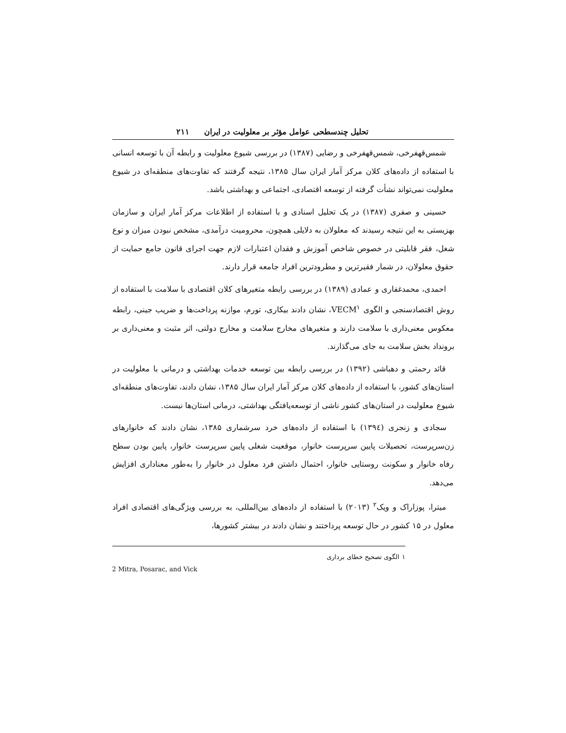تحلیل چندسطحی عوامل مؤثر بر معلولیت در ایران ۲۱۱
شمس‌قهفرخی، شمس‌قهفرخی و رضایی (۱۳۸۷) در بررسی شیوع معلولیت و رابطه آن با توسعه انسانی با استفاده از داده‌های کلان مرکز آمار ایران سال ۱۳۸۵، نتیجه گرفتند که تفاوت‌های منطقه‌ای در شیوع معلولیت نمی‌تواند نشأت گرفته از توسعه اقتصادی، اجتماعی و بهداشتی باشد.
حسینی و صفری (۱۳۸۷) در یک تحلیل اسنادی و با استفاده از اطلاعات مرکز آمار ایران و سازمان بهزیستی به این نتیجه رسیدند که معلولان به دلایلی همچون، محرومیت درآمدی، مشخص نبودن میزان و نوع شغل، فقر قابلیتی در خصوص شاخص آموزش و فقدان اعتبارات لازم جهت اجرای قانون جامع حمایت از حقوق معلولان، در شمار فقیرترین و مطرودترین افراد جامعه قرار دارند.
احمدی، محمدغفاری و عمادی (۱۳۸۹) در بررسی رابطه متغیرهای کلان اقتصادی با سلامت با استفاده از روش اقتصادسنجی و الگوی VECM<sup>۱</sup>، نشان دادند بیکاری، تورم، موازنه پرداخت‌ها و ضریب جینی، رابطه معکوس معنی‌داری با سلامت دارند و متغیرهای مخارج سلامت و مخارج دولتی، اثر مثبت و معنی‌داری بر برونداد بخش سلامت به جای می‌گذارند.
قائد رحمتی و دهباشی (۱۳۹۲) در بررسی رابطه بین توسعه خدمات بهداشتی و درمانی با معلولیت در استان‌های کشور، با استفاده از داده‌های کلان مرکز آمار ایران سال ۱۳۸۵، نشان دادند، تفاوت‌های منطقه‌ای شیوع معلولیت در استان‌های کشور ناشی از توسعه‌یافتگی بهداشتی، درمانی استان‌ها نیست.
سجادی و زنجری (۱۳۹٤) با استفاده از داده‌های خرد سرشماری ۱۳۸۵، نشان دادند که خانوارهای زن‌سرپرست، تحصیلات پایین سرپرست خانوار، موقعیت شغلی پایین سرپرست خانوار، پایین بودن سطح رفاه خانوار و سکونت روستایی خانوار، احتمال داشتن فرد معلول در خانوار را به‌طور معناداری افزایش می‌دهد.
میترا، پوزاراک و ویک<sup>۲</sup> (۲۰۱۳) با استفاده از داده‌های بین‌المللی، به بررسی ویژگی‌های اقتصادی افراد معلول در ۱۵ کشور در حال توسعه پرداختند و نشان دادند در بیشتر کشورها،
۱ الگوی تصحیح خطای برداری
2 Mitra, Posarac, and Vick